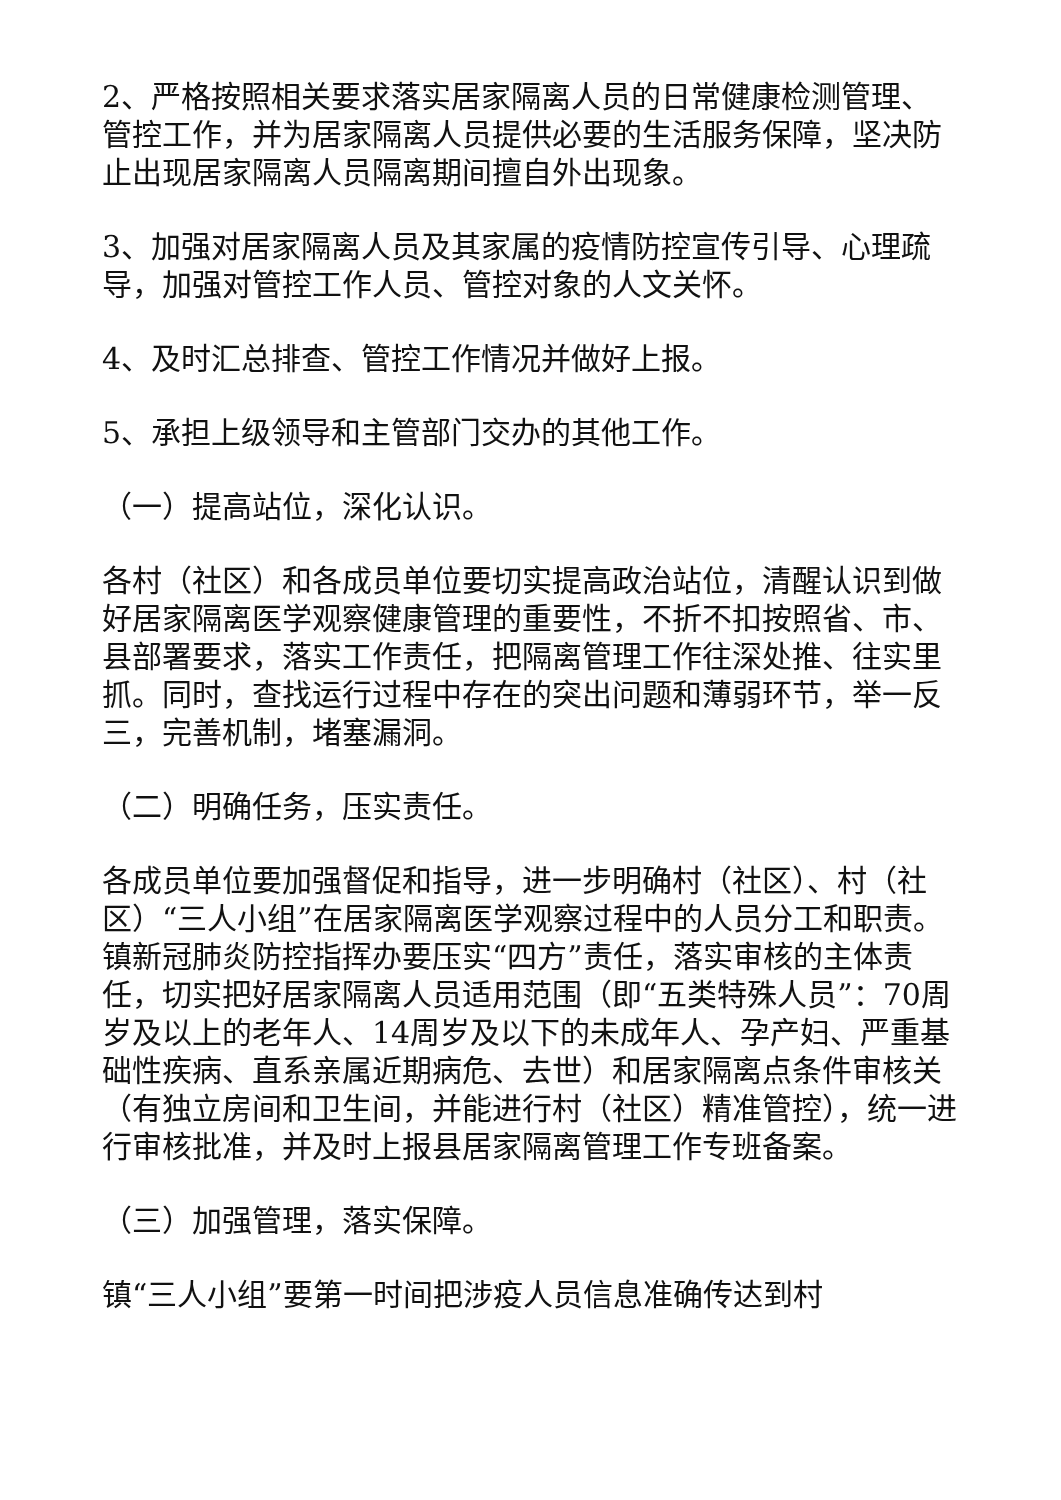2、严格按照相关要求落实居家隔离人员的日常健康检测管理、管控工作，并为居家隔离人员提供必要的生活服务保障，坚决防止出现居家隔离人员隔离期间擅自外出现象。
3、加强对居家隔离人员及其家属的疫情防控宣传引导、心理疏导，加强对管控工作人员、管控对象的人文关怀。
4、及时汇总排查、管控工作情况并做好上报。
5、承担上级领导和主管部门交办的其他工作。
（一）提高站位，深化认识。
各村（社区）和各成员单位要切实提高政治站位，清醒认识到做好居家隔离医学观察健康管理的重要性，不折不扣按照省、市、县部署要求，落实工作责任，把隔离管理工作往深处推、往实里抓。同时，查找运行过程中存在的突出问题和薄弱环节，举一反三，完善机制，堵塞漏洞。
（二）明确任务，压实责任。
各成员单位要加强督促和指导，进一步明确村（社区）、村（社区）“三人小组”在居家隔离医学观察过程中的人员分工和职责。镇新冠肺炎防控指挥办要压实“四方”责任，落实审核的主体责任，切实把好居家隔离人员适用范围（即“五类特殊人员”：70周岁及以上的老年人、14周岁及以下的未成年人、孕产妇、严重基础性疾病、直系亲属近期病危、去世）和居家隔离点条件审核关（有独立房间和卫生间，并能进行村（社区）精准管控），统一进行审核批准，并及时上报县居家隔离管理工作专班备案。
（三）加强管理，落实保障。
镇“三人小组”要第一时间把涉疫人员信息准确传达到村